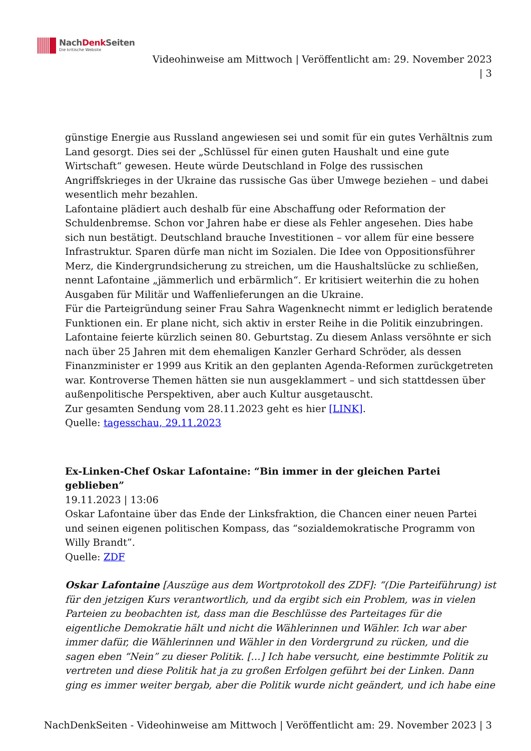NachDenk Seiten
Die kritische Website
Videohinweise am Mittwoch | Veröffentlicht am: 29. November 2023
| 3
günstige Energie aus Russland angewiesen sei und somit für ein gutes Verhältnis zum Land gesorgt. Dies sei der „Schlüssel für einen guten Haushalt und eine gute Wirtschaft“ gewesen. Heute würde Deutschland in Folge des russischen Angriffskrieges in der Ukraine das russische Gas über Umwege beziehen – und dabei wesentlich mehr bezahlen.
Lafontaine plädiert auch deshalb für eine Abschaffung oder Reformation der Schuldenbremse. Schon vor Jahren habe er diese als Fehler angesehen. Dies habe sich nun bestätigt. Deutschland brauche Investitionen – vor allem für eine bessere Infrastruktur. Sparen dürfe man nicht im Sozialen. Die Idee von Oppositionsführer Merz, die Kindergrundsicherung zu streichen, um die Haushaltslücke zu schließen, nennt Lafontaine „jämmerlich und erbärmlich“. Er kritisiert weiterhin die zu hohen Ausgaben für Militär und Waffenlieferungen an die Ukraine.
Für die Parteigründung seiner Frau Sahra Wagenknecht nimmt er lediglich beratende Funktionen ein. Er plane nicht, sich aktiv in erster Reihe in die Politik einzubringen.
Lafontaine feierte kürzlich seinen 80. Geburtstag. Zu diesem Anlass versöhnte er sich nach über 25 Jahren mit dem ehemaligen Kanzler Gerhard Schröder, als dessen Finanzminister er 1999 aus Kritik an den geplanten Agenda-Reformen zurückgetreten war. Kontroverse Themen hätten sie nun ausgeklammert – und sich stattdessen über außenpolitische Perspektiven, aber auch Kultur ausgetauscht.
Zur gesamten Sendung vom 28.11.2023 geht es hier [LINK].
Quelle: tagesschau, 29.11.2023
Ex-Linken-Chef Oskar Lafontaine: “Bin immer in der gleichen Partei geblieben”
19.11.2023 | 13:06
Oskar Lafontaine über das Ende der Linksfraktion, die Chancen einer neuen Partei und seinen eigenen politischen Kompass, das “sozialdemokratische Programm von Willy Brandt”.
Quelle: ZDF
Oskar Lafontaine [Auszüge aus dem Wortprotokoll des ZDF]: “(Die Parteiführung) ist für den jetzigen Kurs verantwortlich, und da ergibt sich ein Problem, was in vielen Parteien zu beobachten ist, dass man die Beschlüsse des Parteitages für die eigentliche Demokratie hält und nicht die Wählerinnen und Wähler. Ich war aber immer dafür, die Wählerinnen und Wähler in den Vordergrund zu rücken, und die sagen eben “Nein” zu dieser Politik. […] Ich habe versucht, eine bestimmte Politik zu vertreten und diese Politik hat ja zu großen Erfolgen geführt bei der Linken. Dann ging es immer weiter bergab, aber die Politik wurde nicht geändert, und ich habe eine
NachDenkSeiten - Videohinweise am Mittwoch | Veröffentlicht am: 29. November 2023 | 3